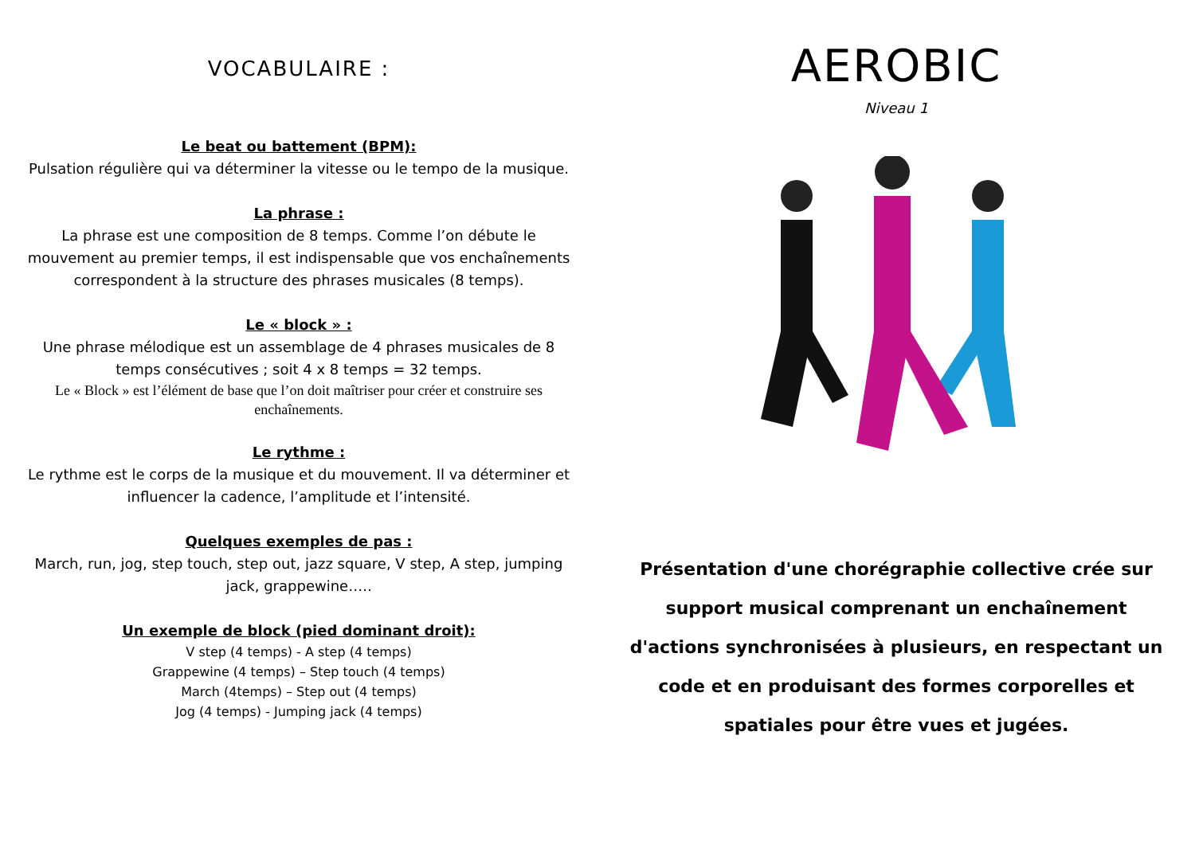VOCABULAIRE :
Le beat ou battement (BPM):
Pulsation régulière qui va déterminer la vitesse ou le tempo de la musique.
La phrase :
La phrase est une composition de 8 temps. Comme l’on débute le mouvement au premier temps, il est indispensable que vos enchaînements correspondent à la structure des phrases musicales (8 temps).
Le « block » :
Une phrase mélodique est un assemblage de 4 phrases musicales de 8 temps consécutives ; soit 4 x 8 temps = 32 temps.
Le « Block » est l’élément de base que l’on doit maîtriser pour créer et construire ses enchaînements.
Le rythme :
Le rythme est le corps de la musique et du mouvement. Il va déterminer et influencer la cadence, l’amplitude et l’intensité.
Quelques exemples de pas :
March, run, jog, step touch, step out, jazz square, V step, A step, jumping jack, grappewine…..
Un exemple de block (pied dominant droit):
V step (4 temps) - A step (4 temps)
Grappewine (4 temps) – Step touch (4 temps)
March (4temps) – Step out (4 temps)
Jog (4 temps) - Jumping jack (4 temps)
AEROBIC
Niveau 1
Présentation d'une chorégraphie collective crée sur support musical comprenant un enchaînement d'actions synchronisées à plusieurs, en respectant un code et en produisant des formes corporelles et spatiales pour être vues et jugées.